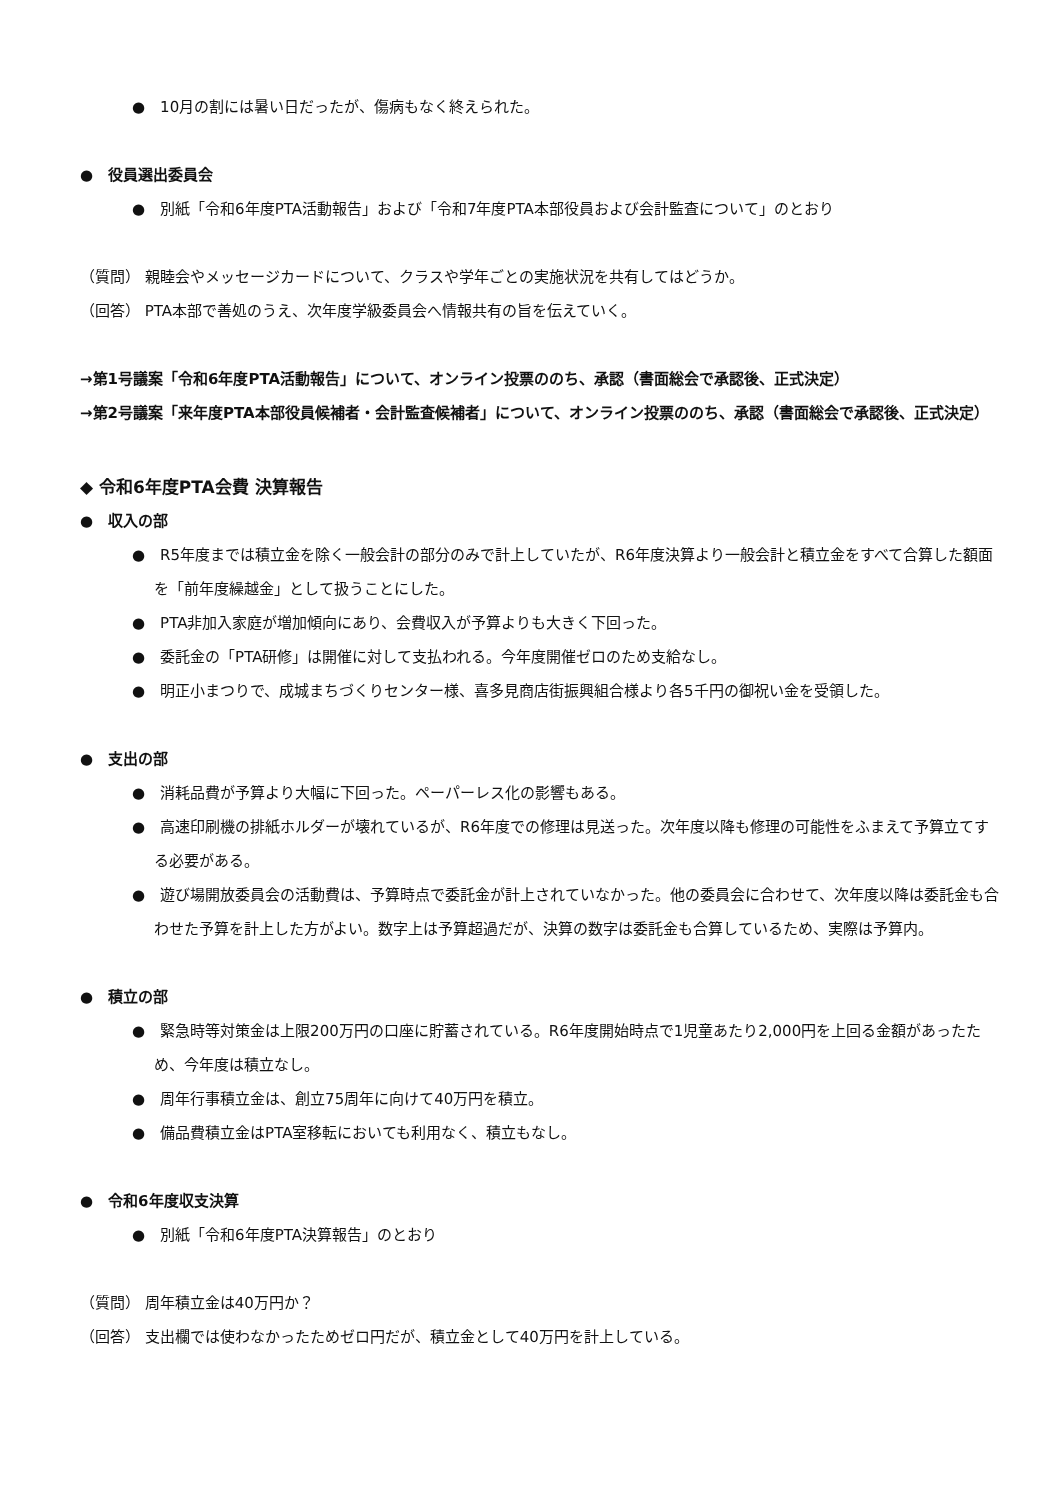●　10月の割には暑い日だったが、傷病もなく終えられた。
●　役員選出委員会
●　別紙「令和6年度PTA活動報告」および「令和7年度PTA本部役員および会計監査について」のとおり
（質問） 親睦会やメッセージカードについて、クラスや学年ごとの実施状況を共有してはどうか。
（回答） PTA本部で善処のうえ、次年度学級委員会へ情報共有の旨を伝えていく。
→第1号議案「令和6年度PTA活動報告」について、オンライン投票ののち、承認（書面総会で承認後、正式決定）
→第2号議案「来年度PTA本部役員候補者・会計監査候補者」について、オンライン投票ののち、承認（書面総会で承認後、正式決定）
◆ 令和6年度PTA会費 決算報告
●　収入の部
●　R5年度までは積立金を除く一般会計の部分のみで計上していたが、R6年度決算より一般会計と積立金をすべて合算した額面を「前年度繰越金」として扱うことにした。
●　PTA非加入家庭が増加傾向にあり、会費収入が予算よりも大きく下回った。
●　委託金の「PTA研修」は開催に対して支払われる。今年度開催ゼロのため支給なし。
●　明正小まつりで、成城まちづくりセンター様、喜多見商店街振興組合様より各5千円の御祝い金を受領した。
●　支出の部
●　消耗品費が予算より大幅に下回った。ペーパーレス化の影響もある。
●　高速印刷機の排紙ホルダーが壊れているが、R6年度での修理は見送った。次年度以降も修理の可能性をふまえて予算立てする必要がある。
●　遊び場開放委員会の活動費は、予算時点で委託金が計上されていなかった。他の委員会に合わせて、次年度以降は委託金も合わせた予算を計上した方がよい。数字上は予算超過だが、決算の数字は委託金も合算しているため、実際は予算内。
●　積立の部
●　緊急時等対策金は上限200万円の口座に貯蓄されている。R6年度開始時点で1児童あたり2,000円を上回る金額があったため、今年度は積立なし。
●　周年行事積立金は、創立75周年に向けて40万円を積立。
●　備品費積立金はPTA室移転においても利用なく、積立もなし。
●　令和6年度収支決算
●　別紙「令和6年度PTA決算報告」のとおり
（質問） 周年積立金は40万円か？
（回答） 支出欄では使わなかったためゼロ円だが、積立金として40万円を計上している。